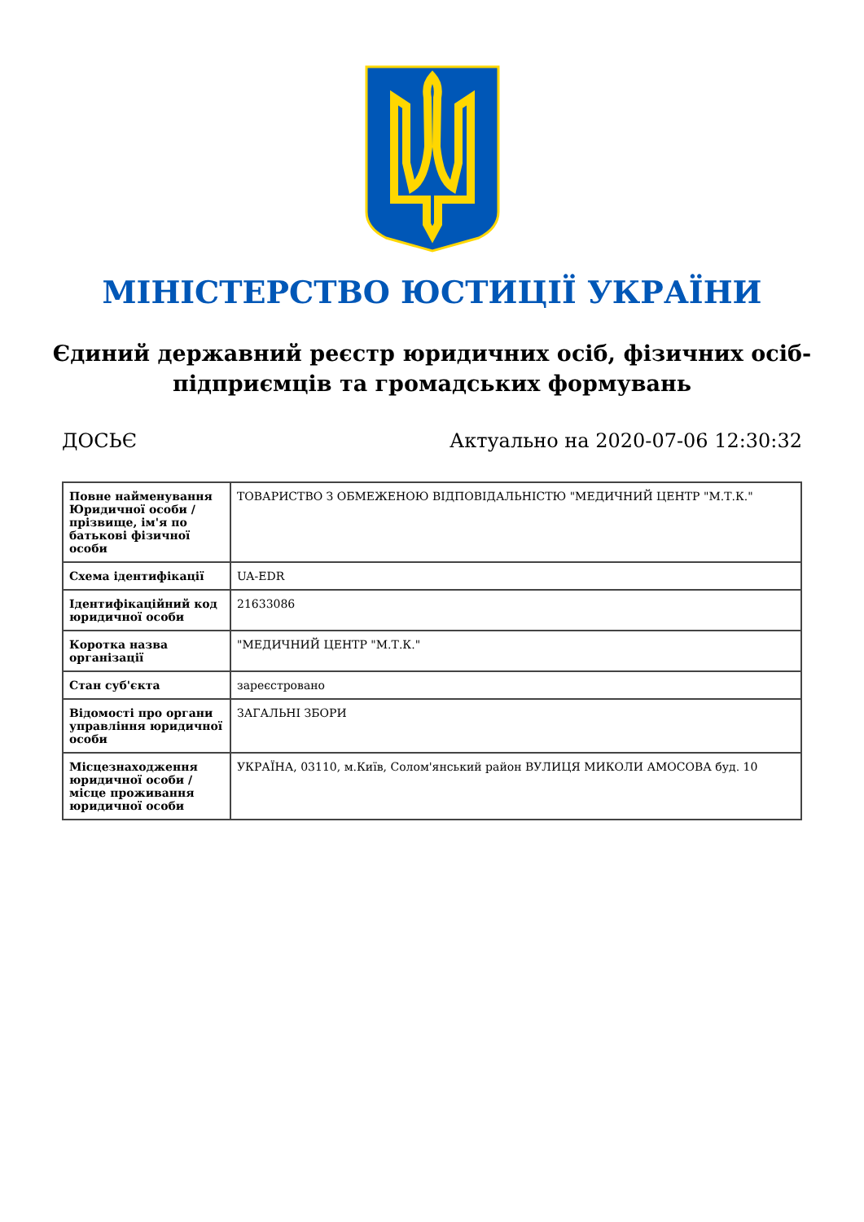МІНІСТЕРСТВО ЮСТИЦІЇ УКРАЇНИ
Єдиний державний реєстр юридичних осіб, фізичних осіб-підприємців та громадських формувань
ДОСЬЄ Актуально на 2020-07-06 12:30:32
| Повне найменування Юридичної особи / прізвище, ім'я по батькові фізичної особи | ТОВАРИСТВО З ОБМЕЖЕНОЮ ВІДПОВІДАЛЬНІСТЮ "МЕДИЧНИЙ ЦЕНТР "М.Т.К." |
| Схема ідентифікації | UA-EDR |
| Ідентифікаційний код юридичної особи | 21633086 |
| Коротка назва організації | "МЕДИЧНИЙ ЦЕНТР "М.Т.К." |
| Стан суб'єкта | зареєстровано |
| Відомості про органи управління юридичної особи | ЗАГАЛЬНІ ЗБОРИ |
| Місцезнаходження юридичної особи / місце проживання юридичної особи | УКРАЇНА, 03110, м.Київ, Солом'янський район ВУЛИЦЯ МИКОЛИ АМОСОВА буд. 10 |